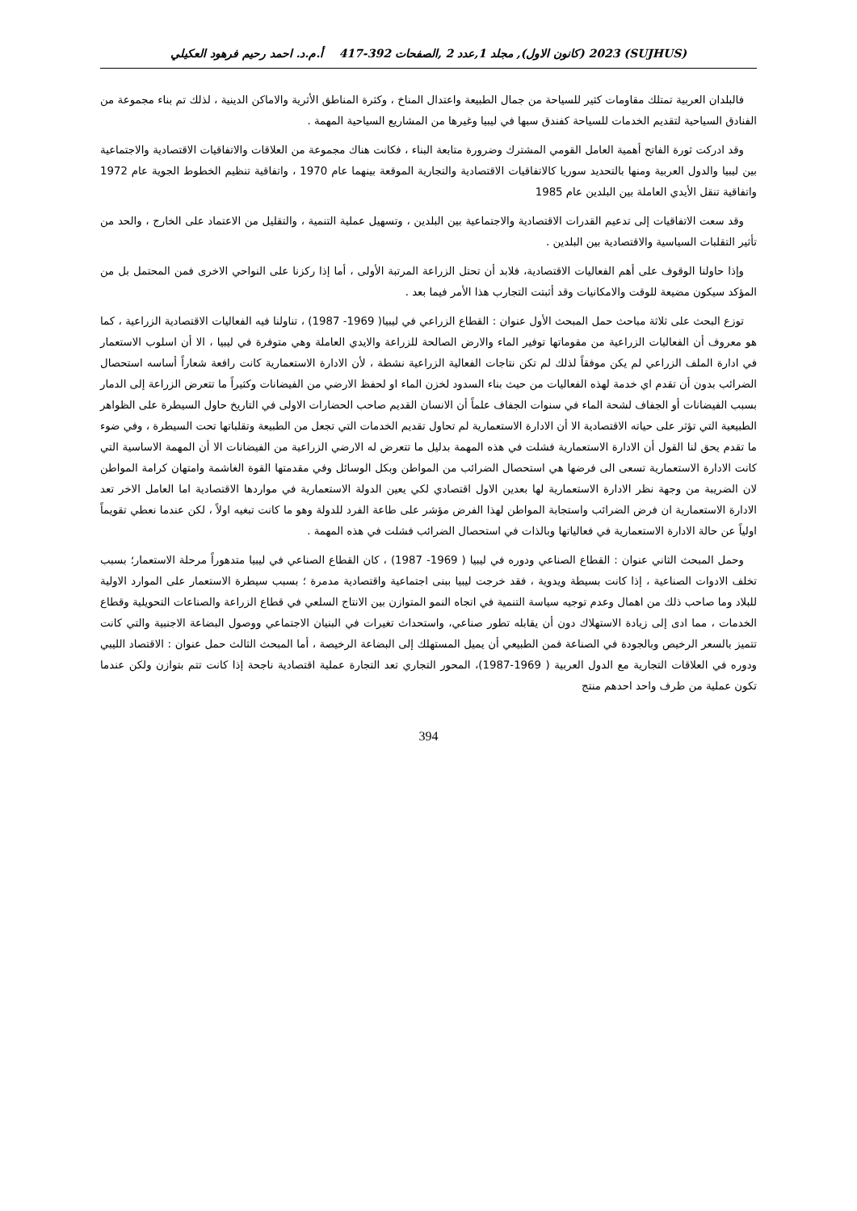(SUJHUS) 2023 (كانون الاول), مجلد 1,عدد 2 ,الصفحات 392-417 أ.م.د. احمد رحيم فرهود العكيلي
فالبلدان العربية تمتلك مقاومات كثير للسياحة من جمال الطبيعة واعتدال المناخ ، وكثرة المناطق الأثرية والاماكن الدينية ، لذلك تم بناء مجموعة من الفنادق السياحية لتقديم الخدمات للسياحة كفندق سبها في ليبيا وغيرها من المشاريع السياحية المهمة .
وقد ادركت ثورة الفاتح أهمية العامل القومي المشترك وضرورة متابعة البناء ، فكانت هناك مجموعة من العلاقات والاتفاقيات الاقتصادية والاجتماعية بين ليبيا والدول العربية ومنها بالتحديد سوريا كالاتفاقيات الاقتصادية والتجارية الموقعة بينهما عام 1970 ، واتفاقية تنظيم الخطوط الجوية عام 1972 واتفاقية تنقل الأيدي العاملة بين البلدين عام 1985
وقد سعت الاتفاقيات إلى تدعيم القدرات الاقتصادية والاجتماعية بين البلدين ، وتسهيل عملية التنمية ، والتقليل من الاعتماد على الخارج ، والحد من تأثير التقلبات السياسية والاقتصادية بين البلدين .
وإذا حاولنا الوقوف على أهم الفعاليات الاقتصادية، فلابد أن تحتل الزراعة المرتبة الأولى ، أما إذا ركزنا على النواحي الاخرى فمن المحتمل بل من المؤكد سيكون مضيعة للوقت والامكانيات وقد أثبتت التجارب هذا الأمر فيما بعد .
توزع البحث على ثلاثة مباحث حمل المبحث الأول عنوان : القطاع الزراعي في ليبيا( 1969- 1987) ، تناولنا فيه الفعاليات الاقتصادية الزراعية ، كما هو معروف أن الفعاليات الزراعية من مقوماتها توفير الماء والارض الصالحة للزراعة والايدي العاملة وهي متوفرة في ليبيا ، الا أن اسلوب الاستعمار في ادارة الملف الزراعي لم يكن موفقاً لذلك لم تكن نتاجات الفعالية الزراعية نشطة ، لأن الادارة الاستعمارية كانت رافعة شعاراً أساسه استحصال الضرائب بدون أن تقدم اي خدمة لهذه الفعاليات من حيث بناء السدود لخزن الماء او لحفظ الارضي من الفيضانات وكثيراً ما تتعرض الزراعة إلى الدمار بسبب الفيضانات أو الجفاف لشحة الماء في سنوات الجفاف علماً أن الانسان القديم صاحب الحضارات الاولى في التاريخ حاول السيطرة على الظواهر الطبيعية التي تؤثر على حياته الاقتصادية الا أن الادارة الاستعمارية لم تحاول تقديم الخدمات التي تجعل من الطبيعة وتقلباتها تحت السيطرة ، وفي ضوء ما تقدم يحق لنا القول أن الادارة الاستعمارية فشلت في هذه المهمة بدليل ما تتعرض له الارضي الزراعية من الفيضانات الا أن المهمة الاساسية التي كانت الادارة الاستعمارية تسعى الى فرضها هي استحصال الضرائب من المواطن وبكل الوسائل وفي مقدمتها القوة الغاشمة وامتهان كرامة المواطن لان الضريبة من وجهة نظر الادارة الاستعمارية لها بعدين الاول اقتصادي لكي يعين الدولة الاستعمارية في مواردها الاقتصادية اما العامل الاخر تعد الادارة الاستعمارية ان فرض الضرائب واستجابة المواطن لهذا الفرض مؤشر على طاعة الفرد للدولة وهو ما كانت تبغيه اولاً ، لكن عندما نعطي تقويماً اولياً عن حالة الادارة الاستعمارية في فعالياتها وبالذات في استحصال الضرائب فشلت في هذه المهمة .
وحمل المبحث الثاني عنوان : القطاع الصناعي ودوره في ليبيا ( 1969- 1987) ، كان القطاع الصناعي في ليبيا متدهوراً مرحلة الاستعمار؛ بسبب تخلف الادوات الصناعية ، إذا كانت بسيطة ويدوية ، فقد خرجت ليبيا ببنى اجتماعية واقتصادية مدمرة ؛ بسبب سيطرة الاستعمار على الموارد الاولية للبلاد وما صاحب ذلك من اهمال وعدم توجيه سياسة التنمية في اتجاه النمو المتوازن بين الانتاج السلعي في قطاع الزراعة والصناعات التحويلية وقطاع الخدمات ، مما ادى إلى زيادة الاستهلاك دون أن يقابله تطور صناعي، واستحداث تغيرات في البنيان الاجتماعي ووصول البضاعة الاجنبية والتي كانت تتميز بالسعر الرخيص وبالجودة في الصناعة فمن الطبيعي أن يميل المستهلك إلى البضاعة الرخيصة ، أما المبحث الثالث حمل عنوان : الاقتصاد الليبي ودوره في العلاقات التجارية مع الدول العربية ( 1969-1987)، المحور التجاري تعد التجارة عملية اقتصادية ناجحة إذا كانت تتم بتوازن ولكن عندما تكون عملية من طرف واحد احدهم منتج
394